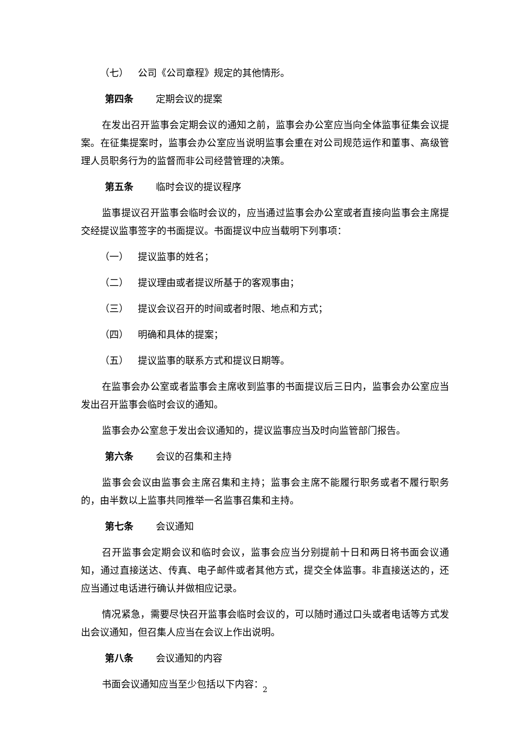（七） 公司《公司章程》规定的其他情形。
第四条 定期会议的提案
在发出召开监事会定期会议的通知之前，监事会办公室应当向全体监事征集会议提案。在征集提案时，监事会办公室应当说明监事会重在对公司规范运作和董事、高级管理人员职务行为的监督而非公司经营管理的决策。
第五条 临时会议的提议程序
监事提议召开监事会临时会议的，应当通过监事会办公室或者直接向监事会主席提交经提议监事签字的书面提议。书面提议中应当载明下列事项：
（一） 提议监事的姓名；
（二） 提议理由或者提议所基于的客观事由；
（三） 提议会议召开的时间或者时限、地点和方式；
（四） 明确和具体的提案；
（五） 提议监事的联系方式和提议日期等。
在监事会办公室或者监事会主席收到监事的书面提议后三日内，监事会办公室应当发出召开监事会临时会议的通知。
监事会办公室怠于发出会议通知的，提议监事应当及时向监管部门报告。
第六条 会议的召集和主持
监事会会议由监事会主席召集和主持；监事会主席不能履行职务或者不履行职务的，由半数以上监事共同推举一名监事召集和主持。
第七条 会议通知
召开监事会定期会议和临时会议，监事会应当分别提前十日和两日将书面会议通知，通过直接送达、传真、电子邮件或者其他方式，提交全体监事。非直接送达的，还应当通过电话进行确认并做相应记录。
情况紧急，需要尽快召开监事会临时会议的，可以随时通过口头或者电话等方式发出会议通知，但召集人应当在会议上作出说明。
第八条 会议通知的内容
书面会议通知应当至少包括以下内容：
2